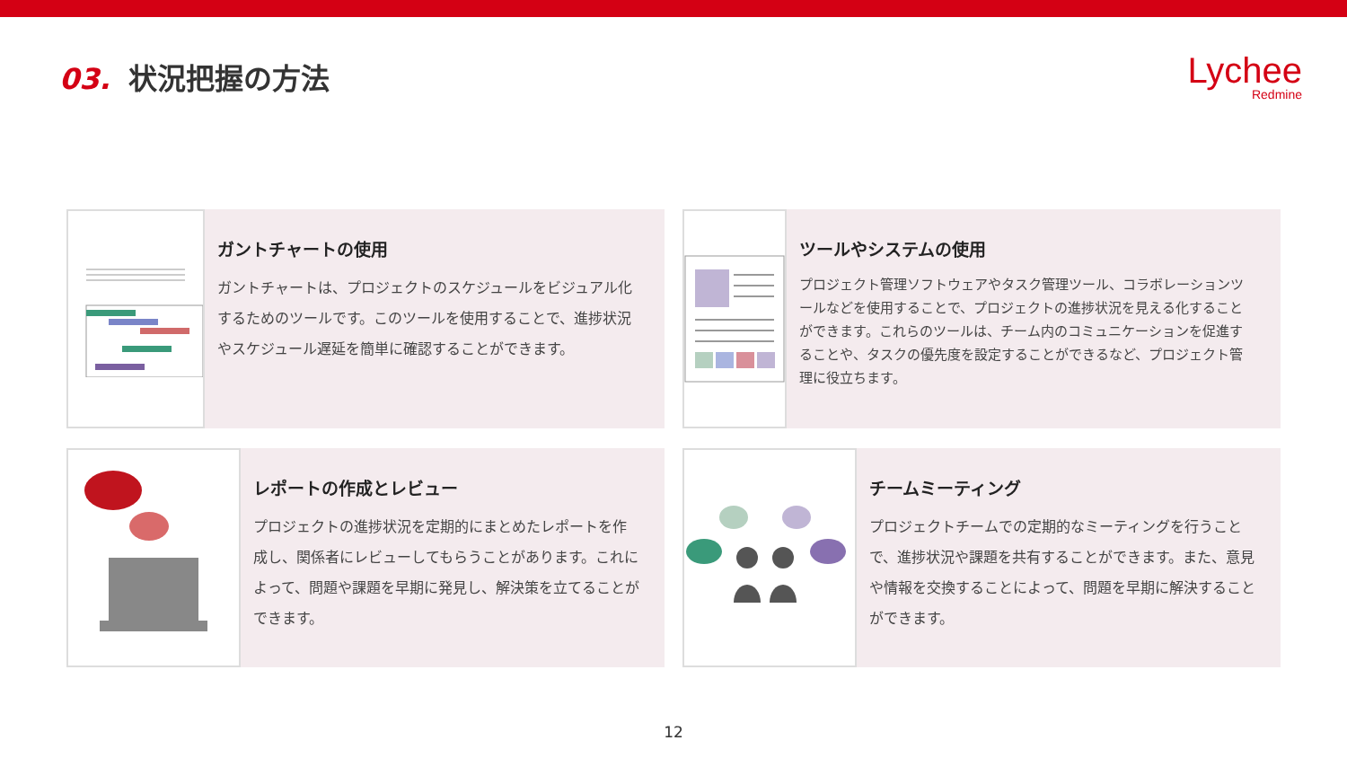03. 状況把握の方法
Lychee
Redmine
ガントチャートの使用
ガントチャートは、プロジェクトのスケジュールをビジュアル化するためのツールです。このツールを使用することで、進捗状況やスケジュール遅延を簡単に確認することができます。
ツールやシステムの使用
プロジェクト管理ソフトウェアやタスク管理ツール、コラボレーションツールなどを使用することで、プロジェクトの進捗状況を見える化することができます。これらのツールは、チーム内のコミュニケーションを促進することや、タスクの優先度を設定することができるなど、プロジェクト管理に役立ちます。
レポートの作成とレビュー
プロジェクトの進捗状況を定期的にまとめたレポートを作成し、関係者にレビューしてもらうことがあります。これによって、問題や課題を早期に発見し、解決策を立てることができます。
チームミーティング
プロジェクトチームでの定期的なミーティングを行うことで、進捗状況や課題を共有することができます。また、意見や情報を交換することによって、問題を早期に解決することができます。
12